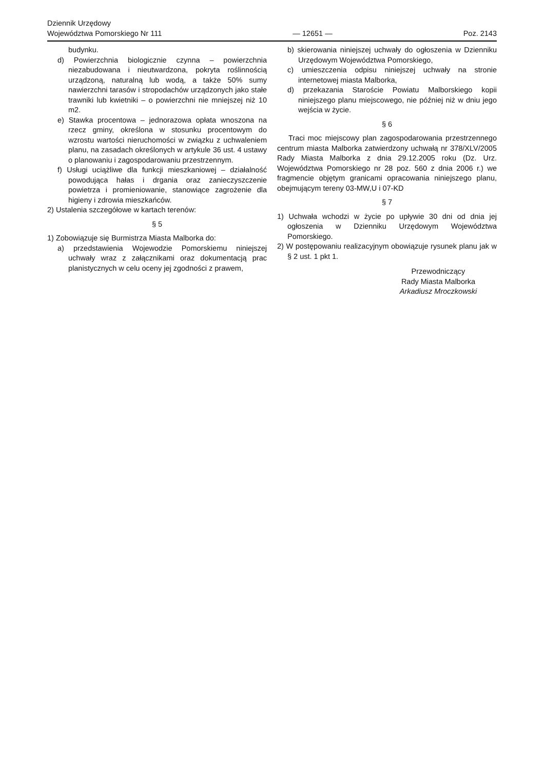Dziennik Urzędowy
Województwa Pomorskiego Nr 111
— 12651 —
Poz. 2143
budynku.
d) Powierzchnia biologicznie czynna – powierzchnia niezabudowana i nieutwardzona, pokryta roślinnością urządzoną, naturalną lub wodą, a także 50% sumy nawierzchni tarasów i stropodachów urządzonych jako stałe trawniki lub kwietniki – o powierzchni nie mniejszej niż 10 m2.
e) Stawka procentowa – jednorazowa opłata wnoszona na rzecz gminy, określona w stosunku procentowym do wzrostu wartości nieruchomości w związku z uchwaleniem planu, na zasadach określonych w artykule 36 ust. 4 ustawy o planowaniu i zagospodarowaniu przestrzennym.
f) Usługi uciążliwe dla funkcji mieszkaniowej – działalność powodująca hałas i drgania oraz zanieczyszczenie powietrza i promieniowanie, stanowiące zagrożenie dla higieny i zdrowia mieszkańców.
2) Ustalenia szczegółowe w kartach terenów:
§ 5
1) Zobowiązuje się Burmistrza Miasta Malborka do:
a) przedstawienia Wojewodzie Pomorskiemu niniejszej uchwały wraz z załącznikami oraz dokumentacją prac planistycznych w celu oceny jej zgodności z prawem,
b) skierowania niniejszej uchwały do ogłoszenia w Dzienniku Urzędowym Województwa Pomorskiego,
c) umieszczenia odpisu niniejszej uchwały na stronie internetowej miasta Malborka,
d) przekazania Staroście Powiatu Malborskiego kopii niniejszego planu miejscowego, nie później niż w dniu jego wejścia w życie.
§ 6
Traci moc miejscowy plan zagospodarowania przestrzennego centrum miasta Malborka zatwierdzony uchwałą nr 378/XLV/2005 Rady Miasta Malborka z dnia 29.12.2005 roku (Dz. Urz. Województwa Pomorskiego nr 28 poz. 560 z dnia 2006 r.) we fragmencie objętym granicami opracowania niniejszego planu, obejmującym tereny 03-MW,U i 07-KD
§ 7
1) Uchwała wchodzi w życie po upływie 30 dni od dnia jej ogłoszenia w Dzienniku Urzędowym Województwa Pomorskiego.
2) W postępowaniu realizacyjnym obowiązuje rysunek planu jak w § 2 ust. 1 pkt 1.
Przewodniczący
Rady Miasta Malborka
Arkadiusz Mroczkowski